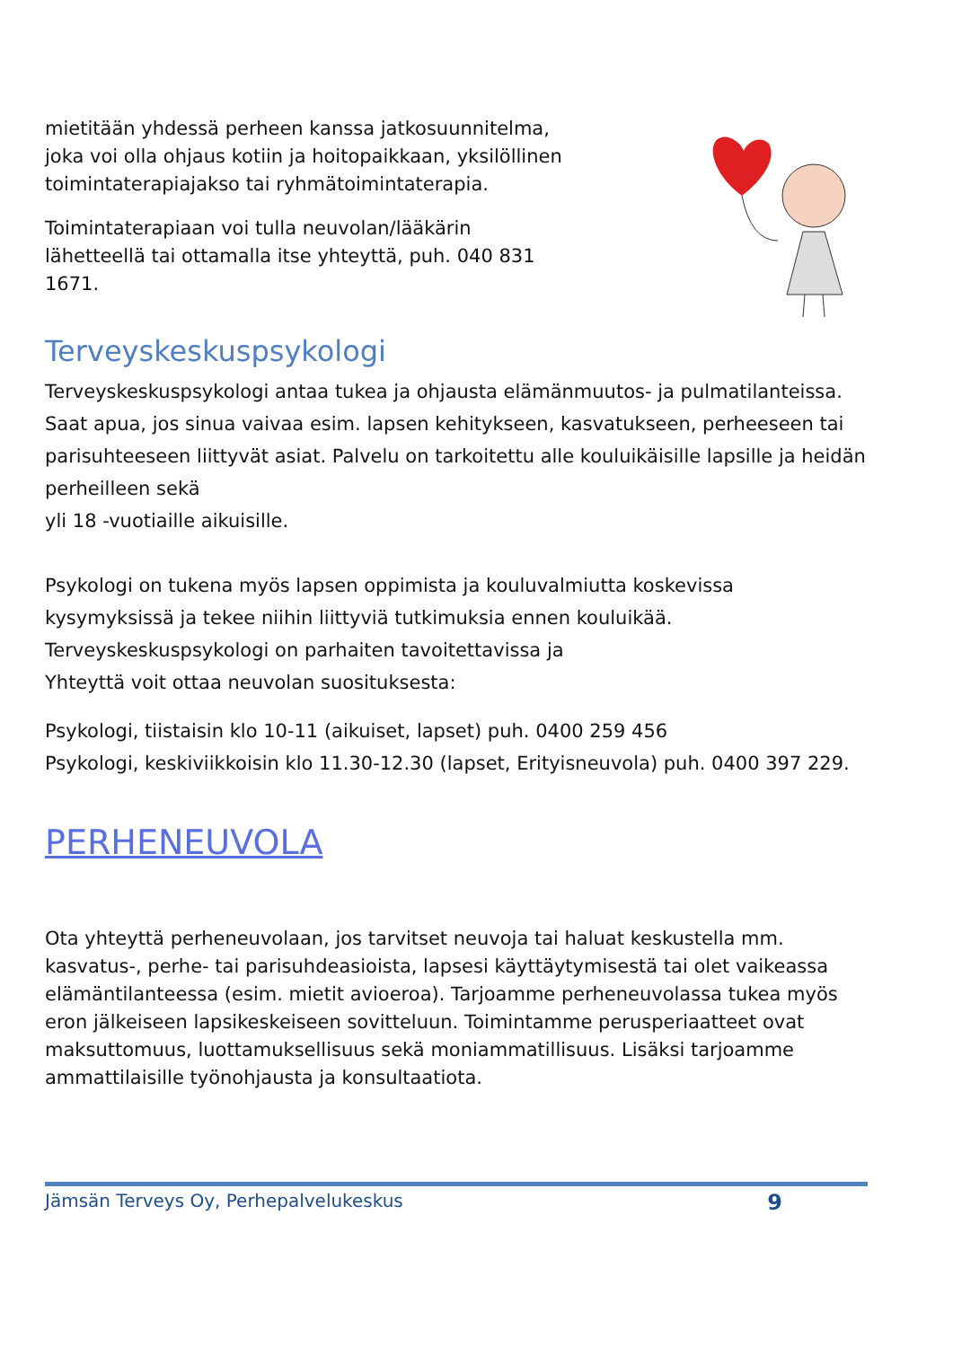mietitään yhdessä perheen kanssa jatkosuunnitelma, joka voi olla ohjaus kotiin ja hoitopaikkaan, yksilöllinen toimintaterapiajakso tai ryhmätoimintaterapia.
Toimintaterapiaan voi tulla neuvolan/lääkärin lähetteellä tai ottamalla itse yhteyttä, puh. 040 831 1671.
Terveyskeskuspsykologi
Terveyskeskuspsykologi antaa tukea ja ohjausta elämänmuutos- ja pulmatilanteissa. Saat apua, jos sinua vaivaa esim. lapsen kehitykseen, kasvatukseen, perheeseen tai parisuhteeseen liittyvät asiat. Palvelu on tarkoitettu alle kouluikäisille lapsille ja heidän perheilleen sekä
yli 18 -vuotiaille aikuisille.
Psykologi on tukena myös lapsen oppimista ja kouluvalmiutta koskevissa kysymyksissä ja tekee niihin liittyviä tutkimuksia ennen kouluikää. Terveyskeskuspsykologi on parhaiten tavoitettavissa ja
Yhteyttä voit ottaa neuvolan suosituksesta:
Psykologi, tiistaisin klo 10-11 (aikuiset, lapset) puh. 0400 259 456
Psykologi, keskiviikkoisin klo 11.30-12.30 (lapset, Erityisneuvola) puh. 0400 397 229.
PERHENEUVOLA
Ota yhteyttä perheneuvolaan, jos tarvitset neuvoja tai haluat keskustella mm. kasvatus-, perhe- tai parisuhdeasioista, lapsesi käyttäytymisestä tai olet vaikeassa elämäntilanteessa (esim. mietit avioeroa). Tarjoamme perheneuvolassa tukea myös eron jälkeiseen lapsikeskeiseen sovitteluun. Toimintamme perusperiaatteet ovat maksuttomuus, luottamuksellisuus sekä moniammatillisuus. Lisäksi tarjoamme ammattilaisille työnohjausta ja konsultaatiota.
Jämsän Terveys Oy, Perhepalvelukeskus 9